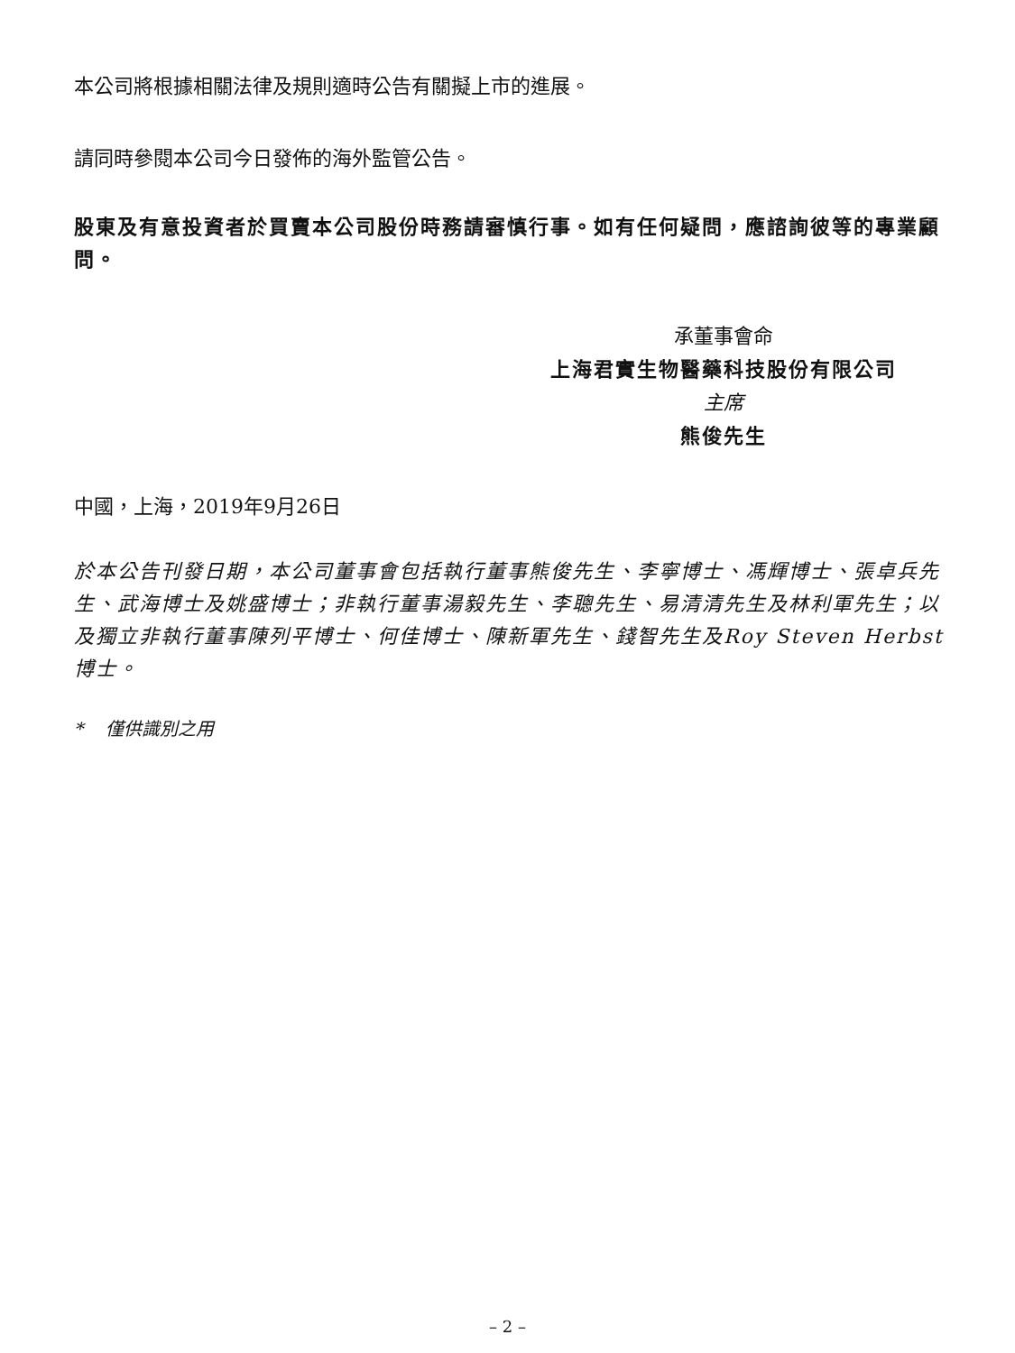本公司將根據相關法律及規則適時公告有關擬上市的進展。
請同時參閱本公司今日發佈的海外監管公告。
股東及有意投資者於買賣本公司股份時務請審慎行事。如有任何疑問，應諮詢彼等的專業顧問。
承董事會命
上海君實生物醫藥科技股份有限公司
主席
熊俊先生
中國，上海，2019年9月26日
於本公告刊發日期，本公司董事會包括執行董事熊俊先生、李寧博士、馮輝博士、張卓兵先生、武海博士及姚盛博士；非執行董事湯毅先生、李聰先生、易清清先生及林利軍先生；以及獨立非執行董事陳列平博士、何佳博士、陳新軍先生、錢智先生及Roy Steven Herbst博士。
* 僅供識別之用
– 2 –